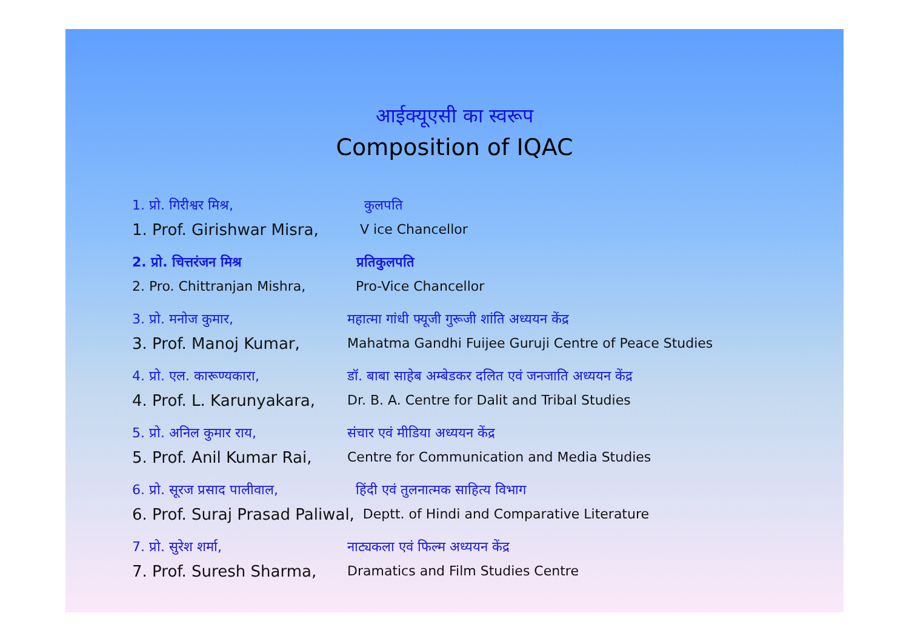आईक्यूएसी का स्वरूप
Composition of IQAC
1. प्रो. गिरीश्वर मिश्र, कुलपति
1. Prof. Girishwar Misra,
V ice Chancellor
2. प्रो. चित्तरंजन मिश्र प्रतिकुलपति
2. Pro. Chittranjan Mishra,
Pro-Vice Chancellor
3. प्रो. मनोज कुमार, महात्मा गांधी फ्यूजी गुरूजी शांति अध्ययन केंद्र
3. Prof. Manoj Kumar,
Mahatma Gandhi Fuijee Guruji Centre of Peace Studies
4. प्रो. एल. कारूण्यकारा, डॉ. बाबा साहेब अम्बेडकर दलित एवं जनजाति अध्ययन केंद्र
4. Prof. L. Karunyakara,
Dr. B. A. Centre for Dalit and Tribal Studies
5. प्रो. अनिल कुमार राय, संचार एवं मीडिया अध्ययन केंद्र
5. Prof. Anil Kumar Rai,
Centre for Communication and Media Studies
6. प्रो. सूरज प्रसाद पालीवाल,
हिंदी एवं तुलनात्मक साहित्य विभाग
6. Prof. Suraj Prasad Paliwal,
Deptt. of Hindi and Comparative Literature
7. प्रो. सुरेश शर्मा, नाट्यकला एवं फिल्म अध्ययन केंद्र
7. Prof. Suresh Sharma,
Dramatics and Film Studies Centre